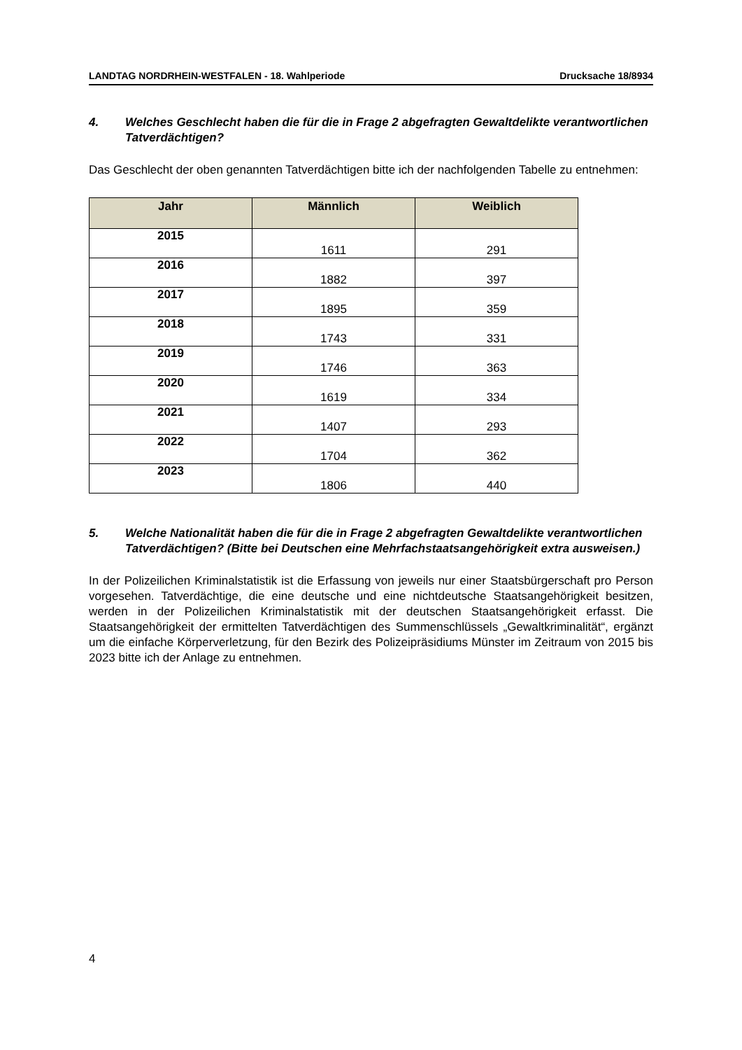LANDTAG NORDRHEIN-WESTFALEN - 18. Wahlperiode Drucksache 18/8934
4. Welches Geschlecht haben die für die in Frage 2 abgefragten Gewaltdelikte verantwortlichen Tatverdächtigen?
Das Geschlecht der oben genannten Tatverdächtigen bitte ich der nachfolgenden Tabelle zu entnehmen:
| Jahr | Männlich | Weiblich |
| --- | --- | --- |
| 2015 | 1611 | 291 |
| 2016 | 1882 | 397 |
| 2017 | 1895 | 359 |
| 2018 | 1743 | 331 |
| 2019 | 1746 | 363 |
| 2020 | 1619 | 334 |
| 2021 | 1407 | 293 |
| 2022 | 1704 | 362 |
| 2023 | 1806 | 440 |
5. Welche Nationalität haben die für die in Frage 2 abgefragten Gewaltdelikte verantwortlichen Tatverdächtigen? (Bitte bei Deutschen eine Mehrfachstaatsangehörigkeit extra ausweisen.)
In der Polizeilichen Kriminalstatistik ist die Erfassung von jeweils nur einer Staatsbürgerschaft pro Person vorgesehen. Tatverdächtige, die eine deutsche und eine nichtdeutsche Staatsangehörigkeit besitzen, werden in der Polizeilichen Kriminalstatistik mit der deutschen Staatsangehörigkeit erfasst. Die Staatsangehörigkeit der ermittelten Tatverdächtigen des Summenschlüssels „Gewaltkriminalität“, ergänzt um die einfache Körperverletzung, für den Bezirk des Polizeipräsidiums Münster im Zeitraum von 2015 bis 2023 bitte ich der Anlage zu entnehmen.
4